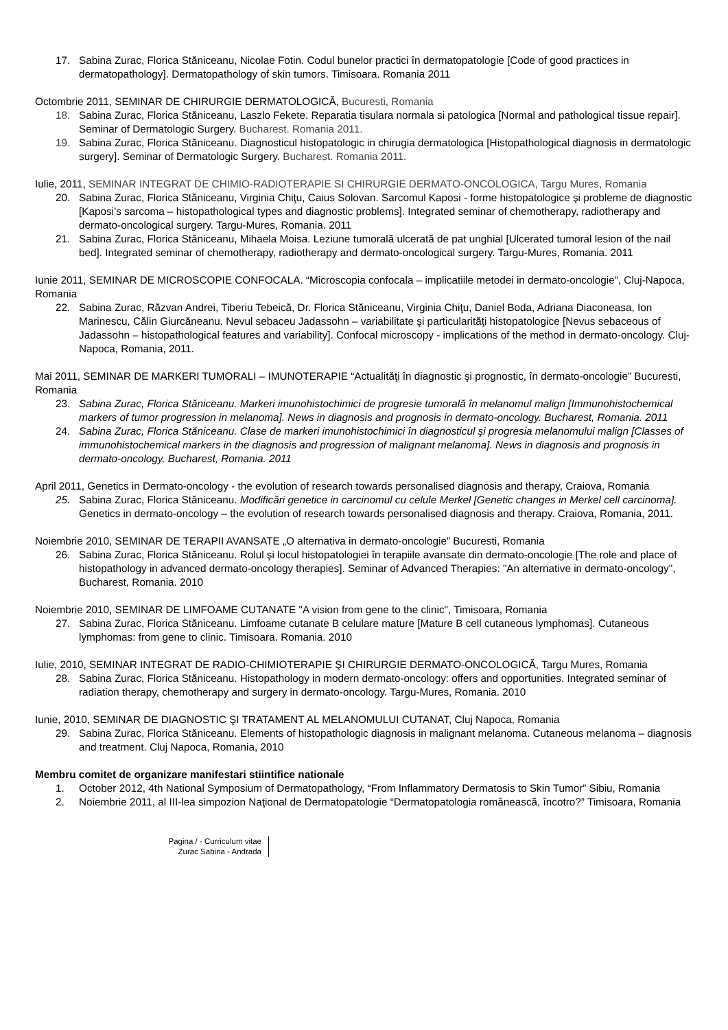17. Sabina Zurac, Florica Stăniceanu, Nicolae Fotin. Codul bunelor practici în dermatopatologie [Code of good practices in dermatopathology]. Dermatopathology of skin tumors. Timisoara. Romania 2011
Octombrie 2011, SEMINAR DE CHIRURGIE DERMATOLOGICĂ, Bucuresti, Romania
18. Sabina Zurac, Florica Stăniceanu, Laszlo Fekete. Reparatia tisulara normala si patologica [Normal and pathological tissue repair]. Seminar of Dermatologic Surgery. Bucharest. Romania 2011.
19. Sabina Zurac, Florica Stăniceanu. Diagnosticul histopatologic in chirugia dermatologica [Histopathological diagnosis in dermatologic surgery]. Seminar of Dermatologic Surgery. Bucharest. Romania 2011.
Iulie, 2011, SEMINAR INTEGRAT DE CHIMIO-RADIOTERAPIE SI CHIRURGIE DERMATO-ONCOLOGICA, Targu Mures, Romania
20. Sabina Zurac, Florica Stăniceanu, Virginia Chiţu, Caius Solovan. Sarcomul Kaposi - forme histopatologice şi probleme de diagnostic [Kaposi’s sarcoma – histopathological types and diagnostic problems]. Integrated seminar of chemotherapy, radiotherapy and dermato-oncological surgery. Targu-Mures, Romania. 2011
21. Sabina Zurac, Florica Stăniceanu, Mihaela Moisa. Leziune tumorală ulcerată de pat unghial [Ulcerated tumoral lesion of the nail bed]. Integrated seminar of chemotherapy, radiotherapy and dermato-oncological surgery. Targu-Mures, Romania. 2011
Iunie 2011, SEMINAR DE MICROSCOPIE CONFOCALA. “Microscopia confocala – implicatiile metodei in dermato-oncologie”, Cluj-Napoca, Romania
22. Sabina Zurac, Răzvan Andrei, Tiberiu Tebeică, Dr. Florica Stăniceanu, Virginia Chiţu, Daniel Boda, Adriana Diaconeasa, Ion Marinescu, Călin Giurcăneanu. Nevul sebaceu Jadassohn – variabilitate şi particularităţi histopatologice [Nevus sebaceous of Jadassohn – histopathological features and variability]. Confocal microscopy - implications of the method in dermato-oncology. Cluj-Napoca, Romania, 2011.
Mai 2011, SEMINAR DE MARKERI TUMORALI – IMUNOTERAPIE “Actualităţi în diagnostic şi prognostic, în dermato-oncologie” Bucuresti, Romania
23. Sabina Zurac, Florica Stăniceanu. Markeri imunohistochimici de progresie tumorală în melanomul malign [Immunohistochemical markers of tumor progression in melanoma]. News in diagnosis and prognosis in dermato-oncology. Bucharest, Romania. 2011
24. Sabina Zurac, Florica Stăniceanu. Clase de markeri imunohistochimici în diagnosticul şi progresia melanomului malign [Classes of immunohistochemical markers in the diagnosis and progression of malignant melanoma]. News in diagnosis and prognosis in dermato-oncology. Bucharest, Romania. 2011
April 2011, Genetics in Dermato-oncology - the evolution of research towards personalised diagnosis and therapy, Craiova, Romania
25. Sabina Zurac, Florica Stăniceanu. Modificări genetice in carcinomul cu celule Merkel [Genetic changes in Merkel cell carcinoma]. Genetics in dermato-oncology – the evolution of research towards personalised diagnosis and therapy. Craiova, Romania, 2011.
Noiembrie 2010, SEMINAR DE TERAPII AVANSATE „O alternativa in dermato-oncologie” Bucuresti, Romania
26. Sabina Zurac, Florica Stăniceanu. Rolul şi locul histopatologiei în terapiile avansate din dermato-oncologie [The role and place of histopathology in advanced dermato-oncology therapies]. Seminar of Advanced Therapies: "An alternative in dermato-oncology", Bucharest, Romania. 2010
Noiembrie 2010, SEMINAR DE LIMFOAME CUTANATE "A vision from gene to the clinic", Timisoara, Romania
27. Sabina Zurac, Florica Stăniceanu. Limfoame cutanate B celulare mature [Mature B cell cutaneous lymphomas]. Cutaneous lymphomas: from gene to clinic. Timisoara. Romania. 2010
Iulie, 2010, SEMINAR INTEGRAT DE RADIO-CHIMIOTERAPIE ŞI CHIRURGIE DERMATO-ONCOLOGICĂ, Targu Mures, Romania
28. Sabina Zurac, Florica Stăniceanu. Histopathology in modern dermato-oncology: offers and opportunities. Integrated seminar of radiation therapy, chemotherapy and surgery in dermato-oncology. Targu-Mures, Romania. 2010
Iunie, 2010, SEMINAR DE DIAGNOSTIC ŞI TRATAMENT AL MELANOMULUI CUTANAT, Cluj Napoca, Romania
29. Sabina Zurac, Florica Stăniceanu. Elements of histopathologic diagnosis in malignant melanoma. Cutaneous melanoma – diagnosis and treatment. Cluj Napoca, Romania, 2010
Membru comitet de organizare manifestari stiintifice nationale
1. October 2012, 4th National Symposium of Dermatopathology, “From Inflammatory Dermatosis to Skin Tumor” Sibiu, Romania
2. Noiembrie 2011, al III-lea simpozion Naţional de Dermatopatologie “Dermatopatologia românească, încotro?” Timisoara, Romania
Pagina / - Curriculum vitae
Zurac Sabina - Andrada